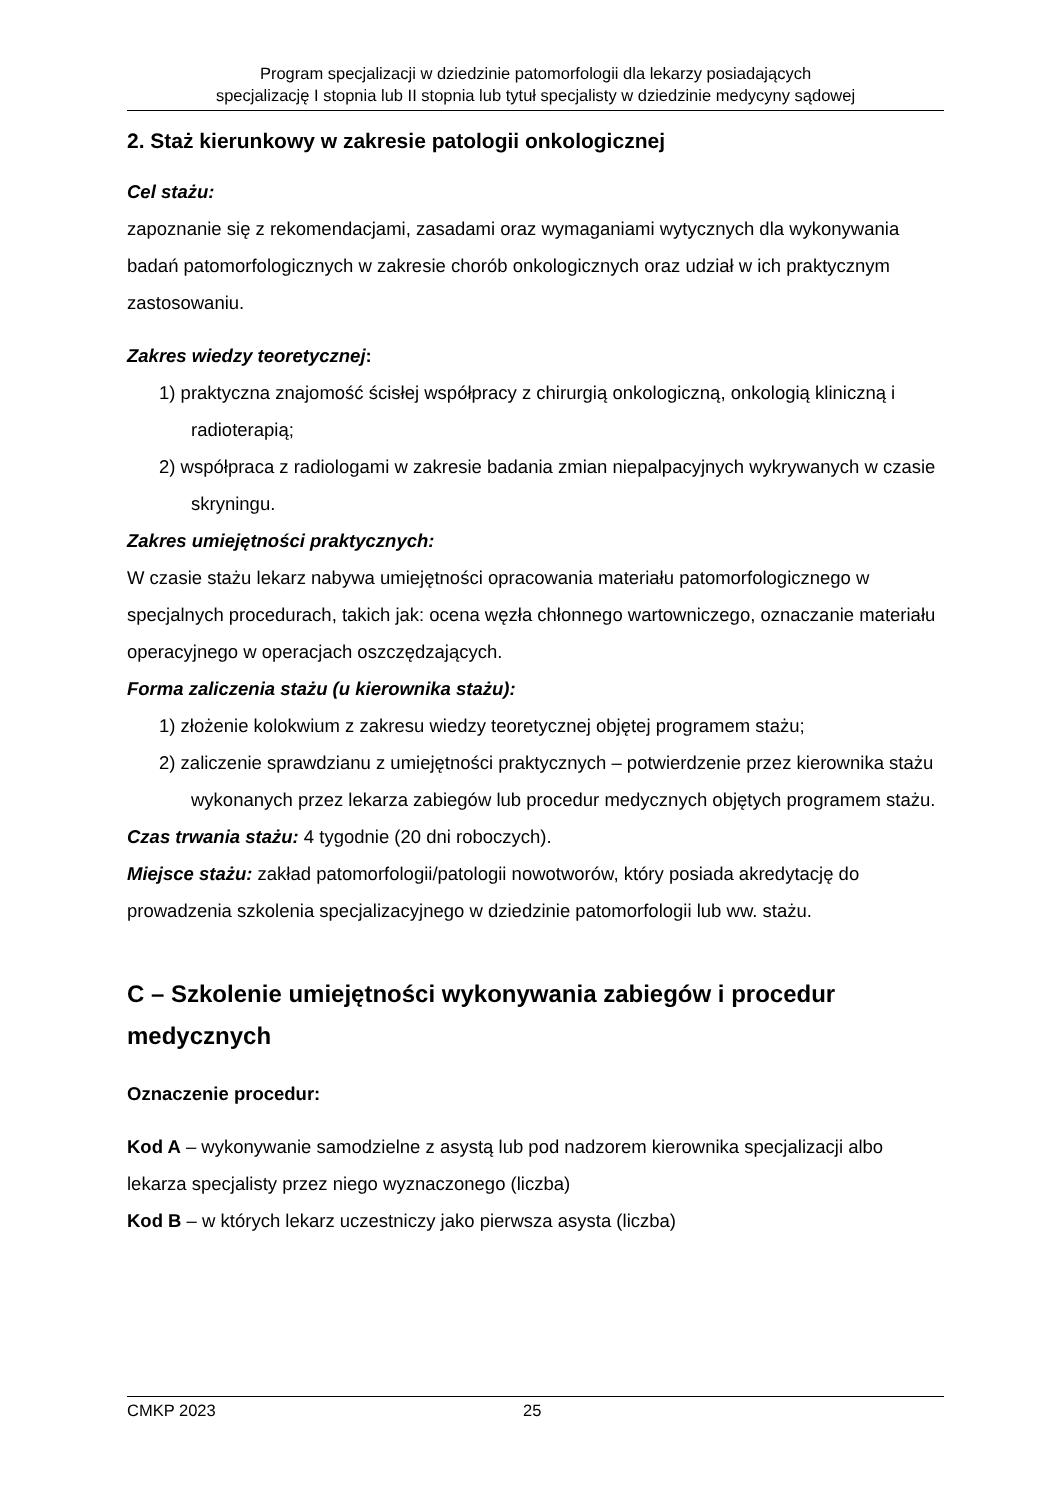Program specjalizacji w dziedzinie patomorfologii dla lekarzy posiadających
specjalizację I stopnia lub II stopnia lub tytuł specjalisty w dziedzinie medycyny sądowej
2. Staż kierunkowy w zakresie patologii onkologicznej
Cel stażu:
zapoznanie się z rekomendacjami, zasadami oraz wymaganiami wytycznych dla wykonywania badań patomorfologicznych w zakresie chorób onkologicznych oraz udział w ich praktycznym zastosowaniu.
Zakres wiedzy teoretycznej:
1) praktyczna znajomość ścisłej współpracy z chirurgią onkologiczną, onkologią kliniczną i radioterapią;
2) współpraca z radiologami w zakresie badania zmian niepalpacyjnych wykrywanych w czasie skryningu.
Zakres umiejętności praktycznych:
W czasie stażu lekarz nabywa umiejętności opracowania materiału patomorfologicznego w specjalnych procedurach, takich jak: ocena węzła chłonnego wartowniczego, oznaczanie materiału operacyjnego w operacjach oszczędzających.
Forma zaliczenia stażu (u kierownika stażu):
1) złożenie kolokwium z zakresu wiedzy teoretycznej objętej programem stażu;
2) zaliczenie sprawdzianu z umiejętności praktycznych – potwierdzenie przez kierownika stażu wykonanych przez lekarza zabiegów lub procedur medycznych objętych programem stażu.
Czas trwania stażu: 4 tygodnie (20 dni roboczych).
Miejsce stażu: zakład patomorfologii/patologii nowotworów, który posiada akredytację do prowadzenia szkolenia specjalizacyjnego w dziedzinie patomorfologii lub ww. stażu.
C – Szkolenie umiejętności wykonywania zabiegów i procedur medycznych
Oznaczenie procedur:
Kod A – wykonywanie samodzielne z asystą lub pod nadzorem kierownika specjalizacji albo lekarza specjalisty przez niego wyznaczonego (liczba)
Kod B – w których lekarz uczestniczy jako pierwsza asysta (liczba)
CMKP 2023 25